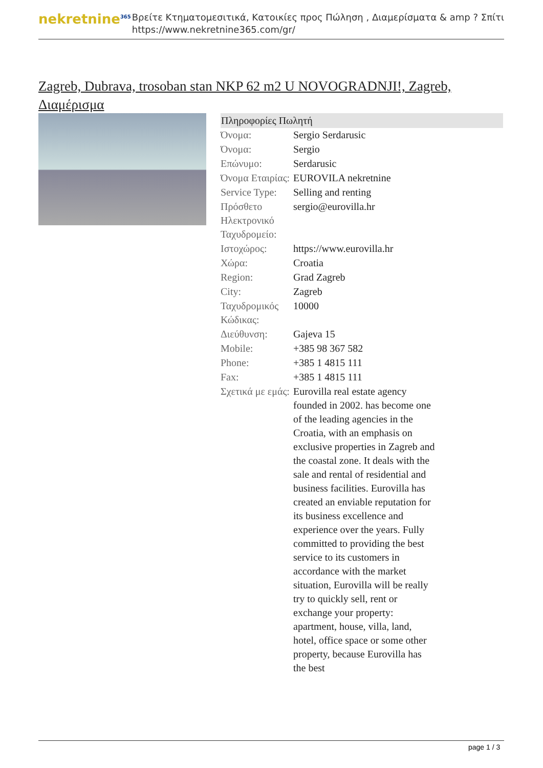nekretnine<sup>365</sup>
Βρείτε Κτηματομεσιτικά, Κατοικίες προς Πώληση , Διαμερίσματα & amp ? Σπίτι
https://www.nekretnine365.com/gr/
Zagreb, Dubrava, trosoban stan NKP 62 m2 U NOVOGRADNJI!, Zagreb, Διαμέρισμα
| Πληροφορίες Πωλητή | |
| --- | --- |
| Όνομα: | Sergio Serdarusic |
| Όνομα: | Sergio |
| Επώνυμο: | Serdarusic |
| Όνομα Εταιρίας: | EUROVILA nekretnine |
| Service Type: | Selling and renting |
| Πρόσθετο Ηλεκτρονικό Ταχυδρομείο: | sergio@eurovilla.hr |
| Ιστοχώρος: | https://www.eurovilla.hr |
| Χώρα: | Croatia |
| Region: | Grad Zagreb |
| City: | Zagreb |
| Ταχυδρομικός Κώδικας: | 10000 |
| Διεύθυνση: | Gajeva 15 |
| Mobile: | +385 98 367 582 |
| Phone: | +385 1 4815 111 |
| Fax: | +385 1 4815 111 |
| Σχετικά με εμάς: | Eurovilla real estate agency founded in 2002. has become one of the leading agencies in the Croatia, with an emphasis on exclusive properties in Zagreb and the coastal zone. It deals with the sale and rental of residential and business facilities. Eurovilla has created an enviable reputation for its business excellence and experience over the years. Fully committed to providing the best service to its customers in accordance with the market situation, Eurovilla will be really try to quickly sell, rent or exchange your property: apartment, house, villa, land, hotel, office space or some other property, because Eurovilla has the best |
page 1 / 3